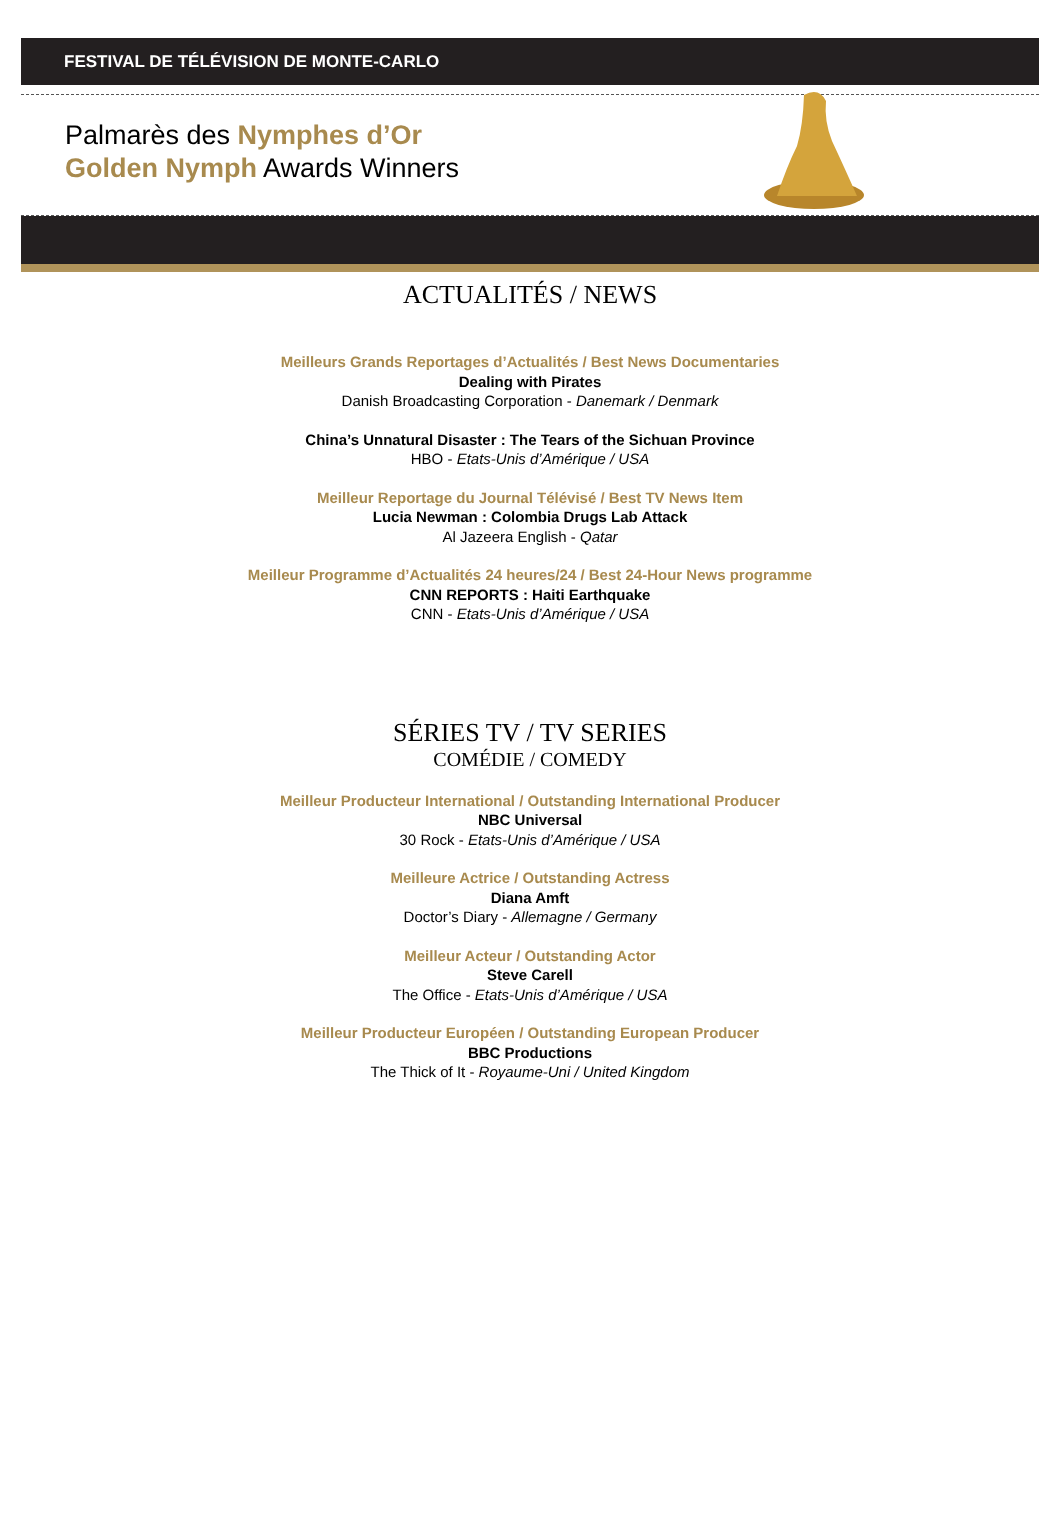FESTIVAL DE TÉLÉVISION DE MONTE-CARLO
Palmarès des Nymphes d’Or
Golden Nymph Awards Winners
ACTUALITÉS / NEWS
Meilleurs Grands Reportages d’Actualités / Best News Documentaries
Dealing with Pirates
Danish Broadcasting Corporation - Danemark / Denmark
China’s Unnatural Disaster : The Tears of the Sichuan Province
HBO - Etats-Unis d’Amérique / USA
Meilleur Reportage du Journal Télévisé / Best TV News Item
Lucia Newman : Colombia Drugs Lab Attack
Al Jazeera English - Qatar
Meilleur Programme d’Actualités 24 heures/24 / Best 24-Hour News programme
CNN REPORTS : Haiti Earthquake
CNN - Etats-Unis d’Amérique / USA
SÉRIES TV / TV SERIES
COMÉDIE / COMEDY
Meilleur Producteur International / Outstanding International Producer
NBC Universal
30 Rock - Etats-Unis d’Amérique / USA
Meilleure Actrice / Outstanding Actress
Diana Amft
Doctor’s Diary - Allemagne / Germany
Meilleur Acteur / Outstanding Actor
Steve Carell
The Office - Etats-Unis d’Amérique / USA
Meilleur Producteur Européen / Outstanding European Producer
BBC Productions
The Thick of It - Royaume-Uni / United Kingdom